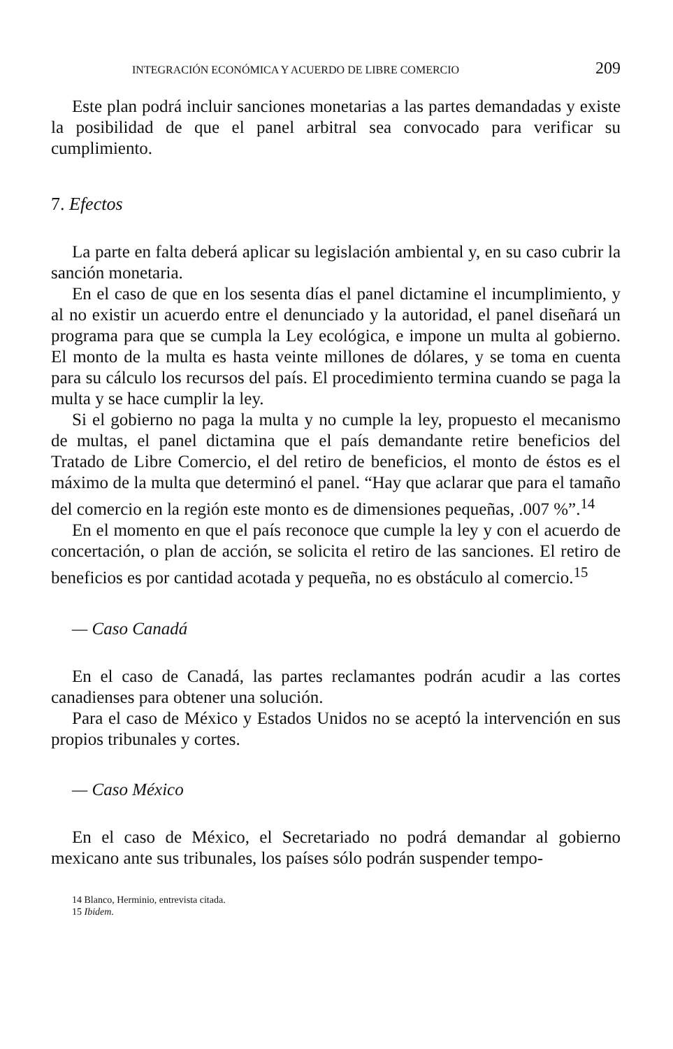INTEGRACIÓN ECONÓMICA Y ACUERDO DE LIBRE COMERCIO 209
Este plan podrá incluir sanciones monetarias a las partes demandadas y existe la posibilidad de que el panel arbitral sea convocado para verificar su cumplimiento.
7. Efectos
La parte en falta deberá aplicar su legislación ambiental y, en su caso cubrir la sanción monetaria.
En el caso de que en los sesenta días el panel dictamine el incumplimiento, y al no existir un acuerdo entre el denunciado y la autoridad, el panel diseñará un programa para que se cumpla la Ley ecológica, e impone un multa al gobierno. El monto de la multa es hasta veinte millones de dólares, y se toma en cuenta para su cálculo los recursos del país. El procedimiento termina cuando se paga la multa y se hace cumplir la ley.
Si el gobierno no paga la multa y no cumple la ley, propuesto el mecanismo de multas, el panel dictamina que el país demandante retire beneficios del Tratado de Libre Comercio, el del retiro de beneficios, el monto de éstos es el máximo de la multa que determinó el panel. “Hay que aclarar que para el tamaño del comercio en la región este monto es de dimensiones pequeñas, .007 %”.<sup>14</sup>
En el momento en que el país reconoce que cumple la ley y con el acuerdo de concertación, o plan de acción, se solicita el retiro de las sanciones. El retiro de beneficios es por cantidad acotada y pequeña, no es obstáculo al comercio.<sup>15</sup>
— Caso Canadá
En el caso de Canadá, las partes reclamantes podrán acudir a las cortes canadienses para obtener una solución.
Para el caso de México y Estados Unidos no se aceptó la intervención en sus propios tribunales y cortes.
— Caso México
En el caso de México, el Secretariado no podrá demandar al gobierno mexicano ante sus tribunales, los países sólo podrán suspender tempo-
14 Blanco, Herminio, entrevista citada.
15 Ibidem.